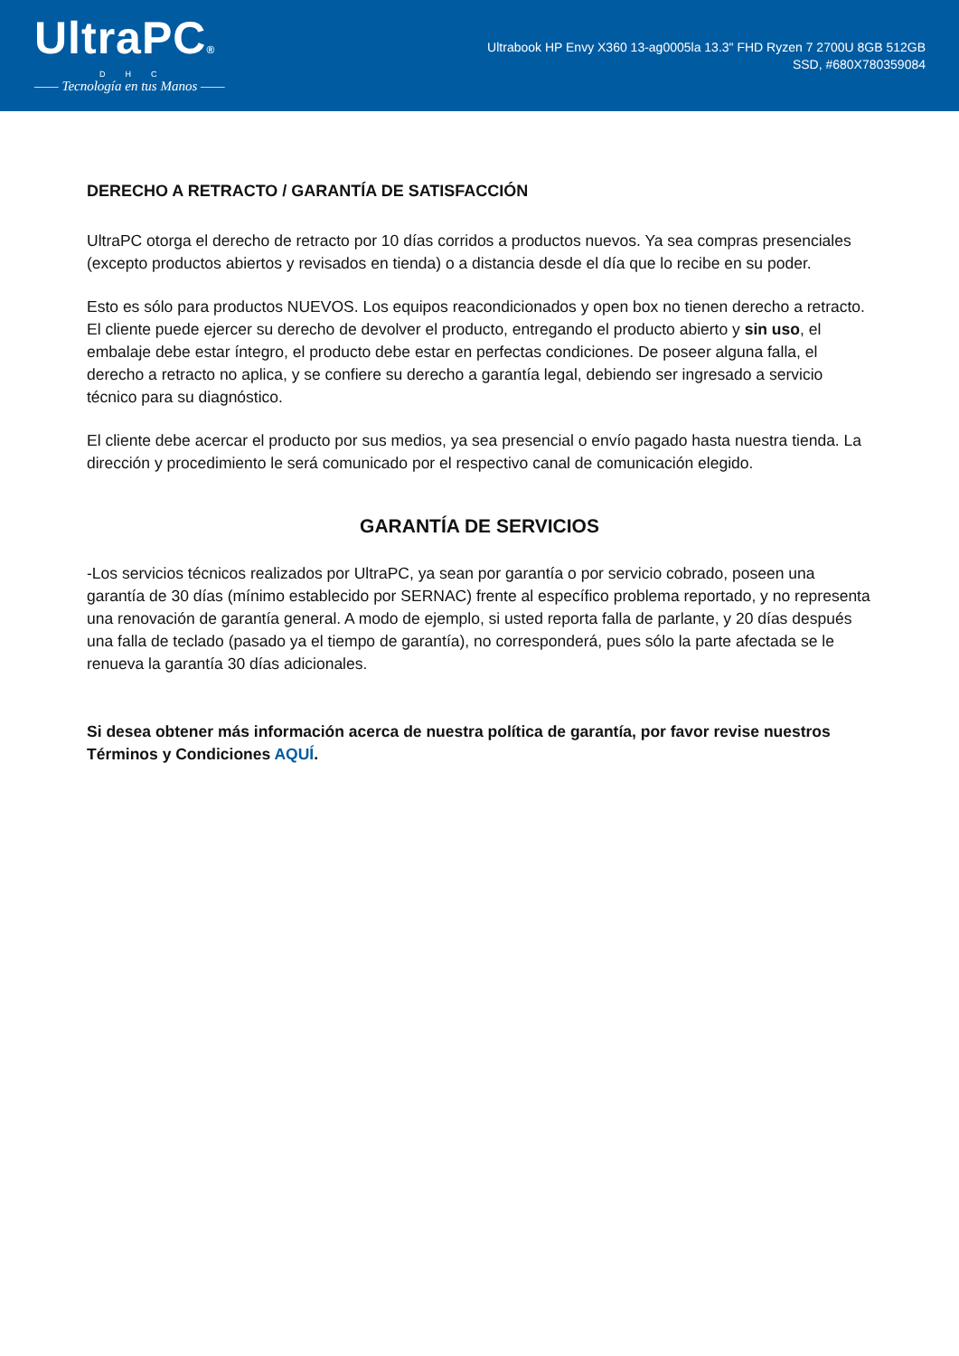UltraPC®
DHC
—— Tecnología en tus Manos ——
Ultrabook HP Envy X360 13-ag0005la 13.3" FHD Ryzen 7 2700U 8GB 512GB SSD, #680X780359084
DERECHO A RETRACTO / GARANTÍA DE SATISFACCIÓN
UltraPC otorga el derecho de retracto por 10 días corridos a productos nuevos. Ya sea compras presenciales (excepto productos abiertos y revisados en tienda) o a distancia desde el día que lo recibe en su poder.
Esto es sólo para productos NUEVOS. Los equipos reacondicionados y open box no tienen derecho a retracto. El cliente puede ejercer su derecho de devolver el producto, entregando el producto abierto y sin uso, el embalaje debe estar íntegro, el producto debe estar en perfectas condiciones. De poseer alguna falla, el derecho a retracto no aplica, y se confiere su derecho a garantía legal, debiendo ser ingresado a servicio técnico para su diagnóstico.
El cliente debe acercar el producto por sus medios, ya sea presencial o envío pagado hasta nuestra tienda. La dirección y procedimiento le será comunicado por el respectivo canal de comunicación elegido.
GARANTÍA DE SERVICIOS
-Los servicios técnicos realizados por UltraPC, ya sean por garantía o por servicio cobrado, poseen una garantía de 30 días (mínimo establecido por SERNAC) frente al específico problema reportado, y no representa una renovación de garantía general. A modo de ejemplo, si usted reporta falla de parlante, y 20 días después una falla de teclado (pasado ya el tiempo de garantía), no corresponderá, pues sólo la parte afectada se le renueva la garantía 30 días adicionales.
Si desea obtener más información acerca de nuestra política de garantía, por favor revise nuestros Términos y Condiciones AQUÍ.